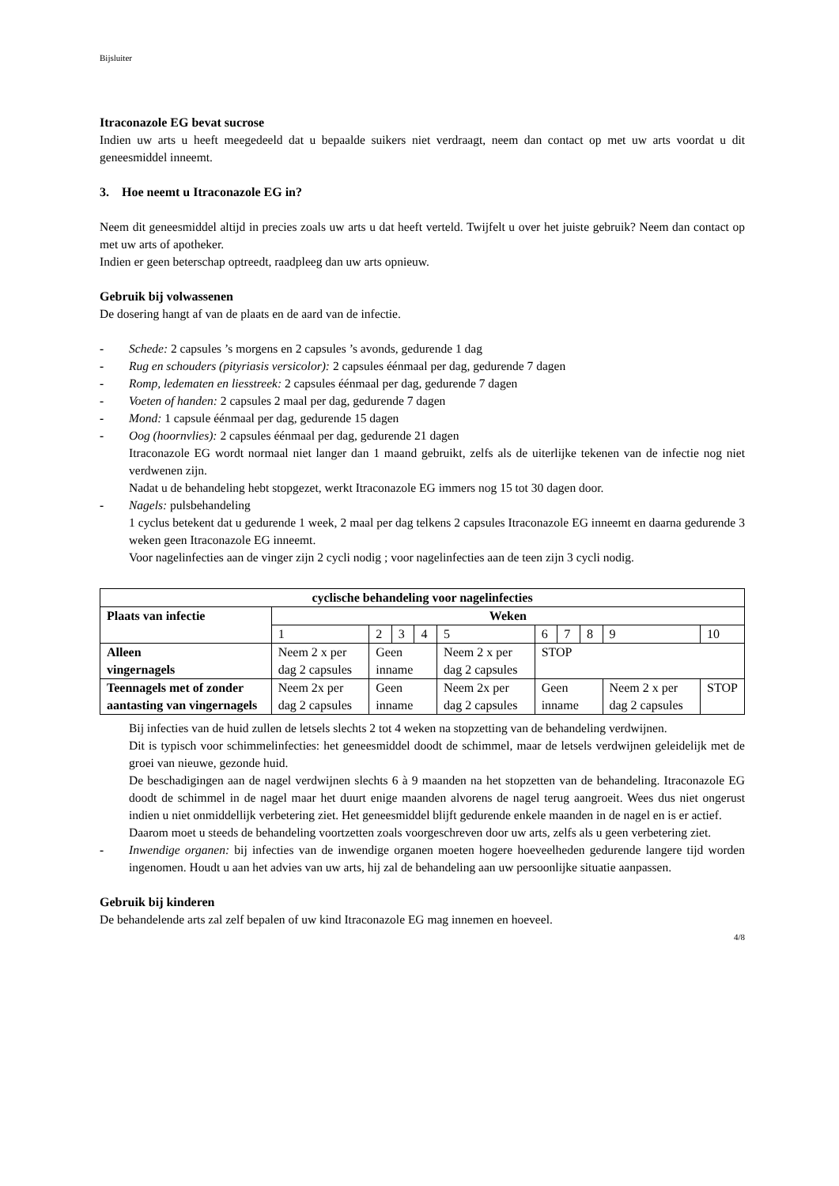Bijsluiter
Itraconazole EG bevat sucrose
Indien uw arts u heeft meegedeeld dat u bepaalde suikers niet verdraagt, neem dan contact op met uw arts voordat u dit geneesmiddel inneemt.
3. Hoe neemt u Itraconazole EG in?
Neem dit geneesmiddel altijd in precies zoals uw arts u dat heeft verteld. Twijfelt u over het juiste gebruik? Neem dan contact op met uw arts of apotheker.
Indien er geen beterschap optreedt, raadpleeg dan uw arts opnieuw.
Gebruik bij volwassenen
De dosering hangt af van de plaats en de aard van de infectie.
- Schede: 2 capsules ’s morgens en 2 capsules ’s avonds, gedurende 1 dag
- Rug en schouders (pityriasis versicolor): 2 capsules éénmaal per dag, gedurende 7 dagen
- Romp, ledematen en liesstreek: 2 capsules éénmaal per dag, gedurende 7 dagen
- Voeten of handen: 2 capsules 2 maal per dag, gedurende 7 dagen
- Mond: 1 capsule éénmaal per dag, gedurende 15 dagen
- Oog (hoornvlies): 2 capsules éénmaal per dag, gedurende 21 dagen
Itraconazole EG wordt normaal niet langer dan 1 maand gebruikt, zelfs als de uiterlijke tekenen van de infectie nog niet verdwenen zijn.
Nadat u de behandeling hebt stopgezet, werkt Itraconazole EG immers nog 15 tot 30 dagen door.
- Nagels: pulsbehandeling
1 cyclus betekent dat u gedurende 1 week, 2 maal per dag telkens 2 capsules Itraconazole EG inneemt en daarna gedurende 3 weken geen Itraconazole EG inneemt.
Voor nagelinfecties aan de vinger zijn 2 cycli nodig ; voor nagelinfecties aan de teen zijn 3 cycli nodig.
| cyclische behandeling voor nagelinfecties | | | | | | | | | | | |
| --- | --- | --- | --- | --- | --- | --- | --- | --- | --- | --- | --- |
| Plaats van infectie | Weken | | | | | | | | | | |
| | 1 | 2 | 3 | 4 | 5 | 6 | 7 | 8 | 9 | | 10 |
| Alleen vingernagels | Neem 2 x per dag 2 capsules | Geen inname | | | Neem 2 x per dag 2 capsules | STOP | | | | | |
| Teennagels met of zonder aantasting van vingernagels | Neem 2x per dag 2 capsules | Geen inname | | | Neem 2x per dag 2 capsules | Geen inname | | | | Neem 2 x per dag 2 capsules | STOP |
Bij infecties van de huid zullen de letsels slechts 2 tot 4 weken na stopzetting van de behandeling verdwijnen.
Dit is typisch voor schimmelinfecties: het geneesmiddel doodt de schimmel, maar de letsels verdwijnen geleidelijk met de groei van nieuwe, gezonde huid.
De beschadigingen aan de nagel verdwijnen slechts 6 à 9 maanden na het stopzetten van de behandeling. Itraconazole EG doodt de schimmel in de nagel maar het duurt enige maanden alvorens de nagel terug aangroeit. Wees dus niet ongerust indien u niet onmiddellijk verbetering ziet. Het geneesmiddel blijft gedurende enkele maanden in de nagel en is er actief.
Daarom moet u steeds de behandeling voortzetten zoals voorgeschreven door uw arts, zelfs als u geen verbetering ziet.
- Inwendige organen: bij infecties van de inwendige organen moeten hogere hoeveelheden gedurende langere tijd worden ingenomen. Houdt u aan het advies van uw arts, hij zal de behandeling aan uw persoonlijke situatie aanpassen.
Gebruik bij kinderen
De behandelende arts zal zelf bepalen of uw kind Itraconazole EG mag innemen en hoeveel.
4/8